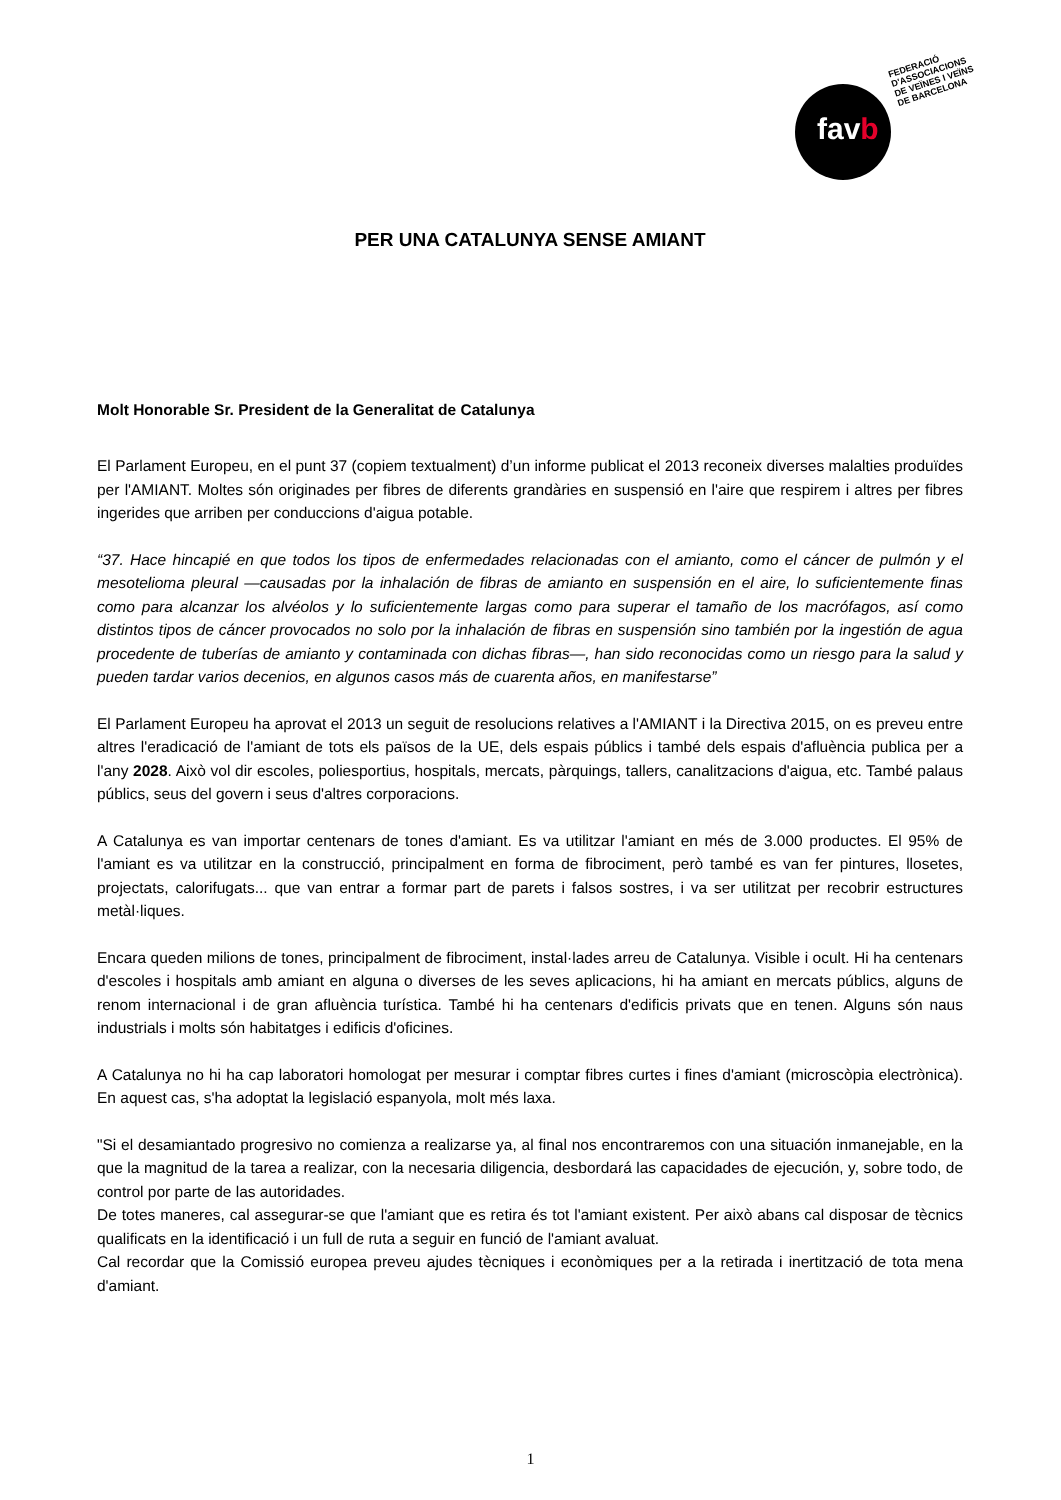favb
FEDERACIÓ
D'ASSOCIACIONS
DE VEÏNES I VEÏNS
DE BARCELONA
PER UNA CATALUNYA SENSE AMIANT
Molt Honorable Sr. President de la Generalitat de Catalunya
El Parlament Europeu, en el punt 37 (copiem textualment) d’un informe publicat el 2013 reconeix diverses malalties produïdes per l'AMIANT. Moltes són originades per fibres de diferents grandàries en suspensió en l'aire que respirem i altres per fibres ingerides que arriben per conduccions d'aigua potable.
“37. Hace hincapié en que todos los tipos de enfermedades relacionadas con el amianto, como el cáncer de pulmón y el mesotelioma pleural —causadas por la inhalación de fibras de amianto en suspensión en el aire, lo suficientemente finas como para alcanzar los alvéolos y lo suficientemente largas como para superar el tamaño de los macrófagos, así como distintos tipos de cáncer provocados no solo por la inhalación de fibras en suspensión sino también por la ingestión de agua procedente de tuberías de amianto y contaminada con dichas fibras—, han sido reconocidas como un riesgo para la salud y pueden tardar varios decenios, en algunos casos más de cuarenta años, en manifestarse”
El Parlament Europeu ha aprovat el 2013 un seguit de resolucions relatives a l'AMIANT i la Directiva 2015, on es preveu entre altres l'eradicació de l'amiant de tots els països de la UE, dels espais públics i també dels espais d'afluència publica per a l'any 2028. Això vol dir escoles, poliesportius, hospitals, mercats, pàrquings, tallers, canalitzacions d'aigua, etc. També palaus públics, seus del govern i seus d'altres corporacions.
A Catalunya es van importar centenars de tones d'amiant. Es va utilitzar l'amiant en més de 3.000 productes. El 95% de l'amiant es va utilitzar en la construcció, principalment en forma de fibrociment, però també es van fer pintures, llosetes, projectats, calorifugats... que van entrar a formar part de parets i falsos sostres, i va ser utilitzat per recobrir estructures metàl·liques.
Encara queden milions de tones, principalment de fibrociment, instal·lades arreu de Catalunya. Visible i ocult. Hi ha centenars d'escoles i hospitals amb amiant en alguna o diverses de les seves aplicacions, hi ha amiant en mercats públics, alguns de renom internacional i de gran afluència turística. També hi ha centenars d'edificis privats que en tenen. Alguns són naus industrials i molts són habitatges i edificis d'oficines.
A Catalunya no hi ha cap laboratori homologat per mesurar i comptar fibres curtes i fines d'amiant (microscòpia electrònica). En aquest cas, s'ha adoptat la legislació espanyola, molt més laxa.
"Si el desamiantado progresivo no comienza a realizarse ya, al final nos encontraremos con una situación inmanejable, en la que la magnitud de la tarea a realizar, con la necesaria diligencia, desbordará las capacidades de ejecución, y, sobre todo, de control por parte de las autoridades.
De totes maneres, cal assegurar-se que l'amiant que es retira és tot l'amiant existent. Per això abans cal disposar de tècnics qualificats en la identificació i un full de ruta a seguir en funció de l'amiant avaluat.
Cal recordar que la Comissió europea preveu ajudes tècniques i econòmiques per a la retirada i inertització de tota mena d'amiant.
1